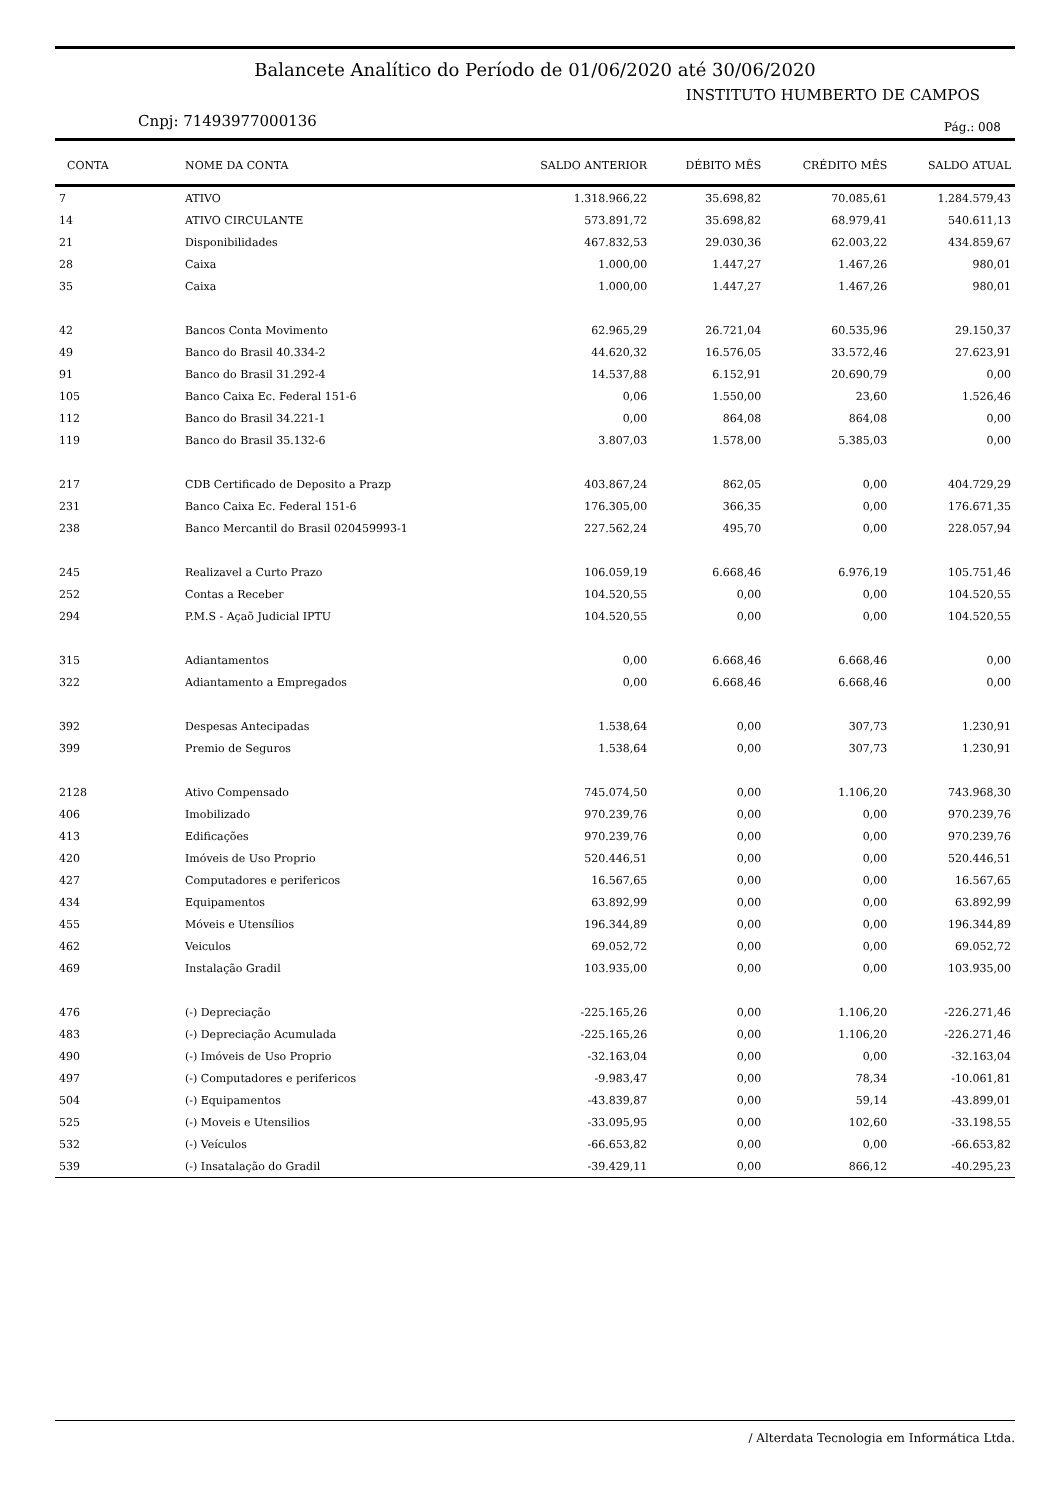Balancete Analítico do Período de 01/06/2020 até 30/06/2020
INSTITUTO HUMBERTO DE CAMPOS
Cnpj: 71493977000136 Pág.: 008
| CONTA | NOME DA CONTA | SALDO ANTERIOR | DÉBITO MÊS | CRÉDITO MÊS | SALDO ATUAL |
| --- | --- | --- | --- | --- | --- |
| 7 | ATIVO | 1.318.966,22 | 35.698,82 | 70.085,61 | 1.284.579,43 |
| 14 | ATIVO CIRCULANTE | 573.891,72 | 35.698,82 | 68.979,41 | 540.611,13 |
| 21 | Disponibilidades | 467.832,53 | 29.030,36 | 62.003,22 | 434.859,67 |
| 28 | Caixa | 1.000,00 | 1.447,27 | 1.467,26 | 980,01 |
| 35 | Caixa | 1.000,00 | 1.447,27 | 1.467,26 | 980,01 |
| 42 | Bancos Conta Movimento | 62.965,29 | 26.721,04 | 60.535,96 | 29.150,37 |
| 49 | Banco do Brasil 40.334-2 | 44.620,32 | 16.576,05 | 33.572,46 | 27.623,91 |
| 91 | Banco do Brasil 31.292-4 | 14.537,88 | 6.152,91 | 20.690,79 | 0,00 |
| 105 | Banco Caixa Ec. Federal 151-6 | 0,06 | 1.550,00 | 23,60 | 1.526,46 |
| 112 | Banco do Brasil 34.221-1 | 0,00 | 864,08 | 864,08 | 0,00 |
| 119 | Banco do Brasil 35.132-6 | 3.807,03 | 1.578,00 | 5.385,03 | 0,00 |
| 217 | CDB Certificado de Deposito a Prazp | 403.867,24 | 862,05 | 0,00 | 404.729,29 |
| 231 | Banco Caixa Ec. Federal 151-6 | 176.305,00 | 366,35 | 0,00 | 176.671,35 |
| 238 | Banco Mercantil do Brasil 020459993-1 | 227.562,24 | 495,70 | 0,00 | 228.057,94 |
| 245 | Realizavel a Curto Prazo | 106.059,19 | 6.668,46 | 6.976,19 | 105.751,46 |
| 252 | Contas a Receber | 104.520,55 | 0,00 | 0,00 | 104.520,55 |
| 294 | P.M.S - Açaõ Judicial IPTU | 104.520,55 | 0,00 | 0,00 | 104.520,55 |
| 315 | Adiantamentos | 0,00 | 6.668,46 | 6.668,46 | 0,00 |
| 322 | Adiantamento a Empregados | 0,00 | 6.668,46 | 6.668,46 | 0,00 |
| 392 | Despesas Antecipadas | 1.538,64 | 0,00 | 307,73 | 1.230,91 |
| 399 | Premio de Seguros | 1.538,64 | 0,00 | 307,73 | 1.230,91 |
| 2128 | Ativo Compensado | 745.074,50 | 0,00 | 1.106,20 | 743.968,30 |
| 406 | Imobilizado | 970.239,76 | 0,00 | 0,00 | 970.239,76 |
| 413 | Edificações | 970.239,76 | 0,00 | 0,00 | 970.239,76 |
| 420 | Imóveis de Uso Proprio | 520.446,51 | 0,00 | 0,00 | 520.446,51 |
| 427 | Computadores e perifericos | 16.567,65 | 0,00 | 0,00 | 16.567,65 |
| 434 | Equipamentos | 63.892,99 | 0,00 | 0,00 | 63.892,99 |
| 455 | Móveis e Utensílios | 196.344,89 | 0,00 | 0,00 | 196.344,89 |
| 462 | Veiculos | 69.052,72 | 0,00 | 0,00 | 69.052,72 |
| 469 | Instalação Gradil | 103.935,00 | 0,00 | 0,00 | 103.935,00 |
| 476 | (-) Depreciação | -225.165,26 | 0,00 | 1.106,20 | -226.271,46 |
| 483 | (-) Depreciação Acumulada | -225.165,26 | 0,00 | 1.106,20 | -226.271,46 |
| 490 | (-) Imóveis de Uso Proprio | -32.163,04 | 0,00 | 0,00 | -32.163,04 |
| 497 | (-) Computadores e perifericos | -9.983,47 | 0,00 | 78,34 | -10.061,81 |
| 504 | (-) Equipamentos | -43.839,87 | 0,00 | 59,14 | -43.899,01 |
| 525 | (-) Moveis e Utensilios | -33.095,95 | 0,00 | 102,60 | -33.198,55 |
| 532 | (-) Veículos | -66.653,82 | 0,00 | 0,00 | -66.653,82 |
| 539 | (-) Insatalação do Gradil | -39.429,11 | 0,00 | 866,12 | -40.295,23 |
/ Alterdata Tecnologia em Informática Ltda.